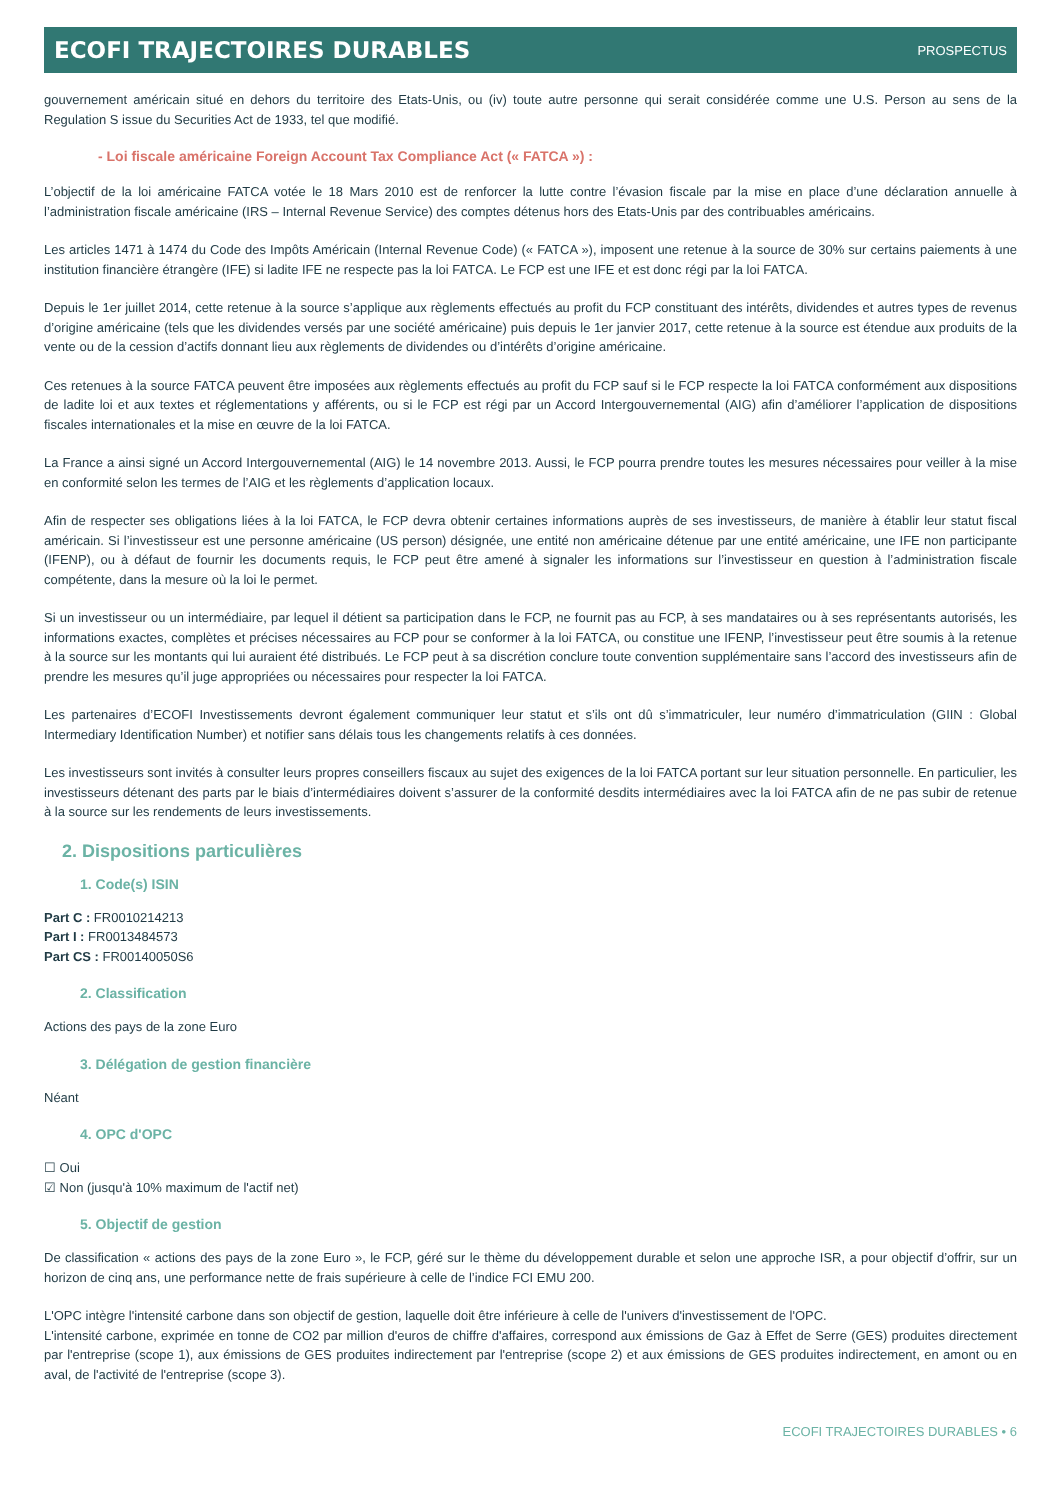ECOFI TRAJECTOIRES DURABLES PROSPECTUS
gouvernement américain situé en dehors du territoire des Etats-Unis, ou (iv) toute autre personne qui serait considérée comme une U.S. Person au sens de la Regulation S issue du Securities Act de 1933, tel que modifié.
- Loi fiscale américaine Foreign Account Tax Compliance Act (« FATCA ») :
L’objectif de la loi américaine FATCA votée le 18 Mars 2010 est de renforcer la lutte contre l’évasion fiscale par la mise en place d’une déclaration annuelle à l’administration fiscale américaine (IRS – Internal Revenue Service) des comptes détenus hors des Etats-Unis par des contribuables américains.
Les articles 1471 à 1474 du Code des Impôts Américain (Internal Revenue Code) (« FATCA »), imposent une retenue à la source de 30% sur certains paiements à une institution financière étrangère (IFE) si ladite IFE ne respecte pas la loi FATCA. Le FCP est une IFE et est donc régi par la loi FATCA.
Depuis le 1er juillet 2014, cette retenue à la source s’applique aux règlements effectués au profit du FCP constituant des intérêts, dividendes et autres types de revenus d’origine américaine (tels que les dividendes versés par une société américaine) puis depuis le 1er janvier 2017, cette retenue à la source est étendue aux produits de la vente ou de la cession d’actifs donnant lieu aux règlements de dividendes ou d’intérêts d’origine américaine.
Ces retenues à la source FATCA peuvent être imposées aux règlements effectués au profit du FCP sauf si le FCP respecte la loi FATCA conformément aux dispositions de ladite loi et aux textes et réglementations y afférents, ou si le FCP est régi par un Accord Intergouvernemental (AIG) afin d’améliorer l’application de dispositions fiscales internationales et la mise en œuvre de la loi FATCA.
La France a ainsi signé un Accord Intergouvernemental (AIG) le 14 novembre 2013. Aussi, le FCP pourra prendre toutes les mesures nécessaires pour veiller à la mise en conformité selon les termes de l’AIG et les règlements d’application locaux.
Afin de respecter ses obligations liées à la loi FATCA, le FCP devra obtenir certaines informations auprès de ses investisseurs, de manière à établir leur statut fiscal américain. Si l’investisseur est une personne américaine (US person) désignée, une entité non américaine détenue par une entité américaine, une IFE non participante (IFENP), ou à défaut de fournir les documents requis, le FCP peut être amené à signaler les informations sur l’investisseur en question à l’administration fiscale compétente, dans la mesure où la loi le permet.
Si un investisseur ou un intermédiaire, par lequel il détient sa participation dans le FCP, ne fournit pas au FCP, à ses mandataires ou à ses représentants autorisés, les informations exactes, complètes et précises nécessaires au FCP pour se conformer à la loi FATCA, ou constitue une IFENP, l’investisseur peut être soumis à la retenue à la source sur les montants qui lui auraient été distribués. Le FCP peut à sa discrétion conclure toute convention supplémentaire sans l’accord des investisseurs afin de prendre les mesures qu’il juge appropriées ou nécessaires pour respecter la loi FATCA.
Les partenaires d’ECOFI Investissements devront également communiquer leur statut et s’ils ont dû s’immatriculer, leur numéro d’immatriculation (GIIN : Global Intermediary Identification Number) et notifier sans délais tous les changements relatifs à ces données.
Les investisseurs sont invités à consulter leurs propres conseillers fiscaux au sujet des exigences de la loi FATCA portant sur leur situation personnelle. En particulier, les investisseurs détenant des parts par le biais d’intermédiaires doivent s’assurer de la conformité desdits intermédiaires avec la loi FATCA afin de ne pas subir de retenue à la source sur les rendements de leurs investissements.
2. Dispositions particulières
1. Code(s) ISIN
Part C : FR0010214213
Part I : FR0013484573
Part CS : FR00140050S6
2. Classification
Actions des pays de la zone Euro
3. Délégation de gestion financière
Néant
4. OPC d'OPC
☐ Oui
☑ Non (jusqu'à 10% maximum de l'actif net)
5. Objectif de gestion
De classification « actions des pays de la zone Euro », le FCP, géré sur le thème du développement durable et selon une approche ISR, a pour objectif d’offrir, sur un horizon de cinq ans, une performance nette de frais supérieure à celle de l’indice FCI EMU 200.
L'OPC intègre l'intensité carbone dans son objectif de gestion, laquelle doit être inférieure à celle de l'univers d'investissement de l'OPC.
L'intensité carbone, exprimée en tonne de CO2 par million d'euros de chiffre d'affaires, correspond aux émissions de Gaz à Effet de Serre (GES) produites directement par l'entreprise (scope 1), aux émissions de GES produites indirectement par l'entreprise (scope 2) et aux émissions de GES produites indirectement, en amont ou en aval, de l'activité de l'entreprise (scope 3).
ECOFI TRAJECTOIRES DURABLES • 6